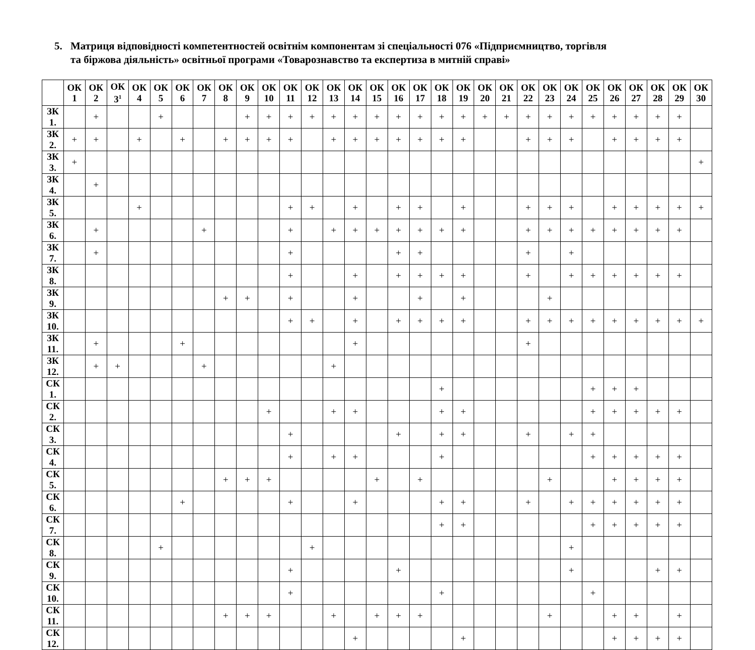5. Матриця відповідності компетентностей освітнім компонентам зі спеціальності 076 «Підприємництво, торгівля
та біржова діяльність» освітньої програми «Товарознавство та експертиза в митній справі»
| | ОК 1 | ОК 2 | ОК 3<sup>1</sup> | ОК 4 | ОК 5 | ОК 6 | ОК 7 | ОК 8 | ОК 9 | ОК 10 | ОК 11 | ОК 12 | ОК 13 | ОК 14 | ОК 15 | ОК 16 | ОК 17 | ОК 18 | ОК 19 | ОК 20 | ОК 21 | ОК 22 | ОК 23 | ОК 24 | ОК 25 | ОК 26 | ОК 27 | ОК 28 | ОК 29 | ОК 30 |
| --- | --- | --- | --- | --- | --- | --- | --- | --- | --- | --- | --- | --- | --- | --- | --- | --- | --- | --- | --- | --- | --- | --- | --- | --- | --- | --- | --- | --- | --- | --- |
| ЗК 1. | | + | | | + | | | | + | + | + | + | + | + | + | + | + | + | + | + | + | + | + | + | + | + | + | + | + | |
| ЗК 2. | + | + | | + | | + | | + | + | + | + | | + | + | + | + | + | + | + | | | + | + | + | | + | + | + | + | |
| ЗК 3. | + | | | | | | | | | | | | | | | | | | | | | | | | | | | | | + |
| ЗК 4. | | + | | | | | | | | | | | | | | | | | | | | | | | | | | | | |
| ЗК 5. | | | | + | | | | | | | + | + | | + | | + | + | | + | | | + | + | + | | + | + | + | + | + |
| ЗК 6. | | + | | | | | + | | | | + | | + | + | + | + | + | + | + | | | + | + | + | + | + | + | + | + | |
| ЗК 7. | | + | | | | | | | | | + | | | | | + | + | | | | | + | | + | | | | | | |
| ЗК 8. | | | | | | | | | | | + | | | + | | + | + | + | + | | | + | | + | + | + | + | + | + | |
| ЗК 9. | | | | | | | | + | + | | + | | | + | | | + | | + | | | | + | | | | | | | |
| ЗК 10. | | | | | | | | | | | + | + | | + | | + | + | + | + | | | + | + | + | + | + | + | + | + | + |
| ЗК 11. | | + | | | | + | | | | | | | | + | | | | | | | | + | | | | | | | | |
| ЗК 12. | | + | + | | | | + | | | | | | + | | | | | | | | | | | | | | | | | |
| СК 1. | | | | | | | | | | | | | | | | | | + | | | | | | | + | + | + | | | |
| СК 2. | | | | | | | | | | + | | | + | + | | | | + | + | | | | | | + | + | + | + | + | |
| СК 3. | | | | | | | | | | | + | | | | | + | | + | + | | | + | | + | + | | | | | |
| СК 4. | | | | | | | | | | | + | | + | + | | | | + | | | | | | | + | + | + | + | + | |
| СК 5. | | | | | | | | + | + | + | | | | | + | | + | | | | | | + | | | + | + | + | + | |
| СК 6. | | | | | | + | | | | | + | | | + | | | | + | + | | | + | | + | + | + | + | + | + | |
| СК 7. | | | | | | | | | | | | | | | | | | + | + | | | | | | + | + | + | + | + | |
| СК 8. | | | | | + | | | | | | | + | | | | | | | | | | | | + | | | | | | |
| СК 9. | | | | | | | | | | | + | | | | | + | | | | | | | | + | | | | + | + | |
| СК 10. | | | | | | | | | | | + | | | | | | | + | | | | | | | + | | | | | |
| СК 11. | | | | | | | | + | + | + | | | + | | + | + | + | | | | | | + | | | + | + | | + | |
| СК 12. | | | | | | | | | | | | | | + | | | | | + | | | | | | | + | + | + | + | |